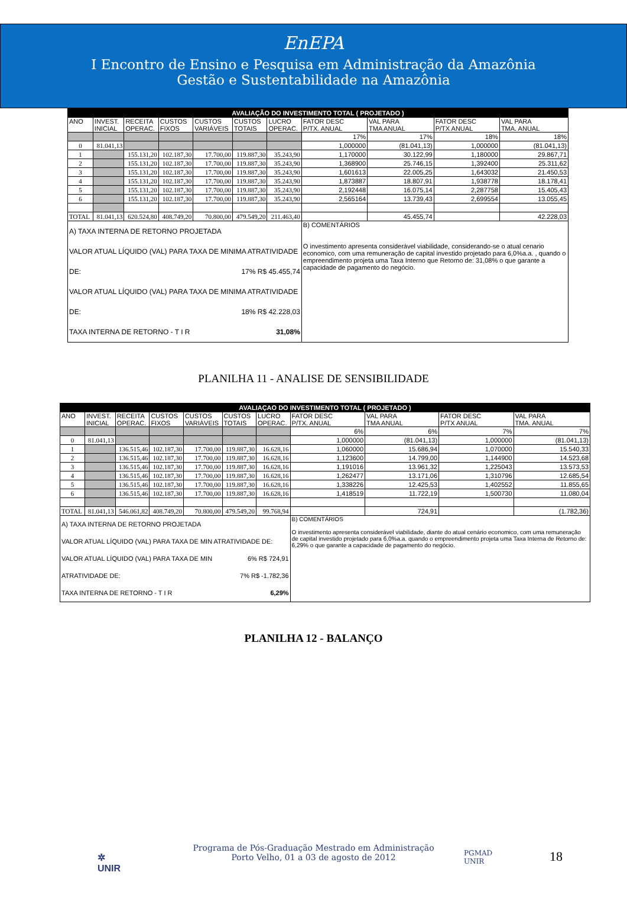EnEPA
I Encontro de Ensino e Pesquisa em Administração da Amazônia
Gestão e Sustentabilidade na Amazônia
| AVALIAÇÃO DO INVESTIMENTO TOTAL ( PROJETADO ) | | | | | | | | | | |
| --- | --- | --- | --- | --- | --- | --- | --- | --- | --- | --- |
| ANO | INVEST. INICIAL | RECEITA OPERAC. | CUSTOS FIXOS | CUSTOS VARIÁVEIS | CUSTOS TOTAIS | LUCRO OPERAC. | FATOR DESC P/TX. ANUAL | VAL PARA TMA ANUAL | FATOR DESC P/TX ANUAL | VAL PARA TMA. ANUAL |
| | | | | | | | 17% | 17% | 18% | 18% |
| 0 | 81.041,13 | | | | | | 1,000000 | (81.041,13) | 1,000000 | (81.041,13) |
| 1 | | 155.131,20 | 102.187,30 | 17.700,00 | 119.887,30 | 35.243,90 | 1,170000 | 30.122,99 | 1,180000 | 29.867,71 |
| 2 | | 155.131,20 | 102.187,30 | 17.700,00 | 119.887,30 | 35.243,90 | 1,368900 | 25.746,15 | 1,392400 | 25.311,62 |
| 3 | | 155.131,20 | 102.187,30 | 17.700,00 | 119.887,30 | 35.243,90 | 1,601613 | 22.005,25 | 1,643032 | 21.450,53 |
| 4 | | 155.131,20 | 102.187,30 | 17.700,00 | 119.887,30 | 35.243,90 | 1,873887 | 18.807,91 | 1,938778 | 18.178,41 |
| 5 | | 155.131,20 | 102.187,30 | 17.700,00 | 119.887,30 | 35.243,90 | 2,192448 | 16.075,14 | 2,287758 | 15.405,43 |
| 6 | | 155.131,20 | 102.187,30 | 17.700,00 | 119.887,30 | 35.243,90 | 2,565164 | 13.739,43 | 2,699554 | 13.055,45 |
| TOTAL | 81.041,13 | 620.524,80 | 408.749,20 | 70.800,00 | 479.549,20 | 211.463,40 | | 45.455,74 | | 42.228,03 |
| A) TAXA INTERNA DE RETORNO PROJETADA VALOR ATUAL LÍQUIDO (VAL) PARA TAXA DE MINIMA ATRATIVIDADE DE: 17% R$ 45.455,74 VALOR ATUAL LÍQUIDO (VAL) PARA TAXA DE MINIMA ATRATIVIDADE DE: 18% R$ 42.228,03 TAXA INTERNA DE RETORNO - T I R 31,08% | | | | | | | B) COMENTÁRIOS O investimento apresenta considerável viabilidade, considerando-se o atual cenario economico, com uma remuneração de capital investido projetado para 6,0%a.a. , quando o empreendimento projeta uma Taxa Interno que Retorno de: 31,08% o que garante a capacidade de pagamento do negócio. | | | |
PLANILHA 11 - ANALISE DE SENSIBILIDADE
| AVALIAÇAO DO INVESTIMENTO TOTAL ( PROJETADO ) | | | | | | | | | | |
| --- | --- | --- | --- | --- | --- | --- | --- | --- | --- | --- |
| ANO | INVEST. INICIAL | RECEITA OPERAC. | CUSTOS FIXOS | CUSTOS VARIÁVEIS | CUSTOS TOTAIS | LUCRO OPERAC. | FATOR DESC P/TX. ANUAL | VAL PARA TMA ANUAL | FATOR DESC P/TX ANUAL | VAL PARA TMA. ANUAL |
| | | | | | | | 6% | 6% | 7% | 7% |
| 0 | 81.041,13 | | | | | | 1,000000 | (81.041,13) | 1,000000 | (81.041,13) |
| 1 | | 136.515,46 | 102.187,30 | 17.700,00 | 119.887,30 | 16.628,16 | 1,060000 | 15.686,94 | 1,070000 | 15.540,33 |
| 2 | | 136.515,46 | 102.187,30 | 17.700,00 | 119.887,30 | 16.628,16 | 1,123600 | 14.799,00 | 1,144900 | 14.523,68 |
| 3 | | 136.515,46 | 102.187,30 | 17.700,00 | 119.887,30 | 16.628,16 | 1,191016 | 13.961,32 | 1,225043 | 13.573,53 |
| 4 | | 136.515,46 | 102.187,30 | 17.700,00 | 119.887,30 | 16.628,16 | 1,262477 | 13.171,06 | 1,310796 | 12.685,54 |
| 5 | | 136.515,46 | 102.187,30 | 17.700,00 | 119.887,30 | 16.628,16 | 1,338226 | 12.425,53 | 1,402552 | 11.855,65 |
| 6 | | 136.515,46 | 102.187,30 | 17.700,00 | 119.887,30 | 16.628,16 | 1,418519 | 11.722,19 | 1,500730 | 11.080,04 |
| TOTAL | 81.041,13 | 546.061,82 | 408.749,20 | 70.800,00 | 479.549,20 | 99.768,94 | | 724,91 | | (1.782,36) |
| A) TAXA INTERNA DE RETORNO PROJETADA VALOR ATUAL LÍQUIDO (VAL) PARA TAXA DE MIN ATRATIVIDADE DE: 6% R$ 724,91 VALOR ATUAL LÍQUIDO (VAL) PARA TAXA DE MIN ATRATIVIDADE DE: 7% R$ -1.782,36 TAXA INTERNA DE RETORNO - T I R 6,29% | | | | | | | B) COMENTÁRIOS O investimento apresenta considerável viabilidade, diante do atual cenário economico, com uma remuneração de capital investido projetado para 6,0%a.a. quando o empreendimento projeta uma Taxa Interna de Retorno de: 6,29% o que garante a capacidade de pagamento do negócio. | | | |
PLANILHA 12 - BALANÇO
✲
UNIR
Programa de Pós-Graduação Mestrado em Administração
Porto Velho, 01 a 03 de agosto de 2012
PGMAD
UNIR
18